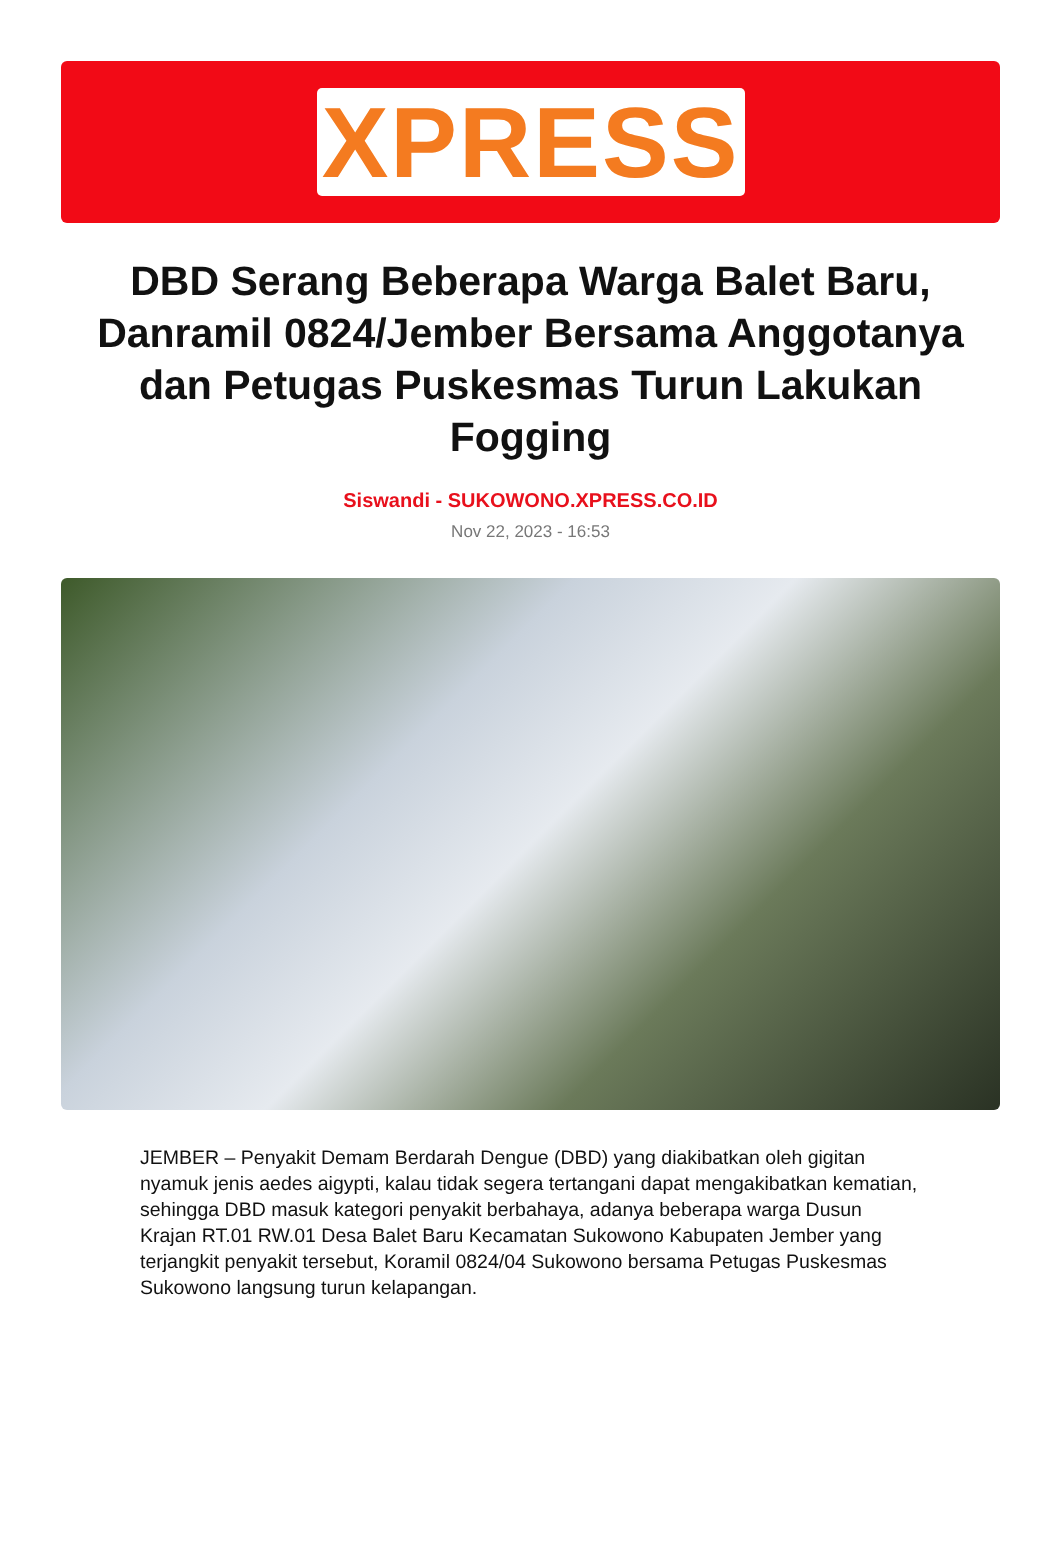XPRESS
DBD Serang Beberapa Warga Balet Baru, Danramil 0824/Jember Bersama Anggotanya dan Petugas Puskesmas Turun Lakukan Fogging
Siswandi - SUKOWONO.XPRESS.CO.ID
Nov 22, 2023 - 16:53
JEMBER – Penyakit Demam Berdarah Dengue (DBD) yang diakibatkan oleh gigitan nyamuk jenis aedes aigypti, kalau tidak segera tertangani dapat mengakibatkan kematian, sehingga DBD masuk kategori penyakit berbahaya, adanya beberapa warga Dusun Krajan RT.01 RW.01 Desa Balet Baru Kecamatan Sukowono Kabupaten Jember yang terjangkit penyakit tersebut, Koramil 0824/04 Sukowono bersama Petugas Puskesmas Sukowono langsung turun kelapangan.